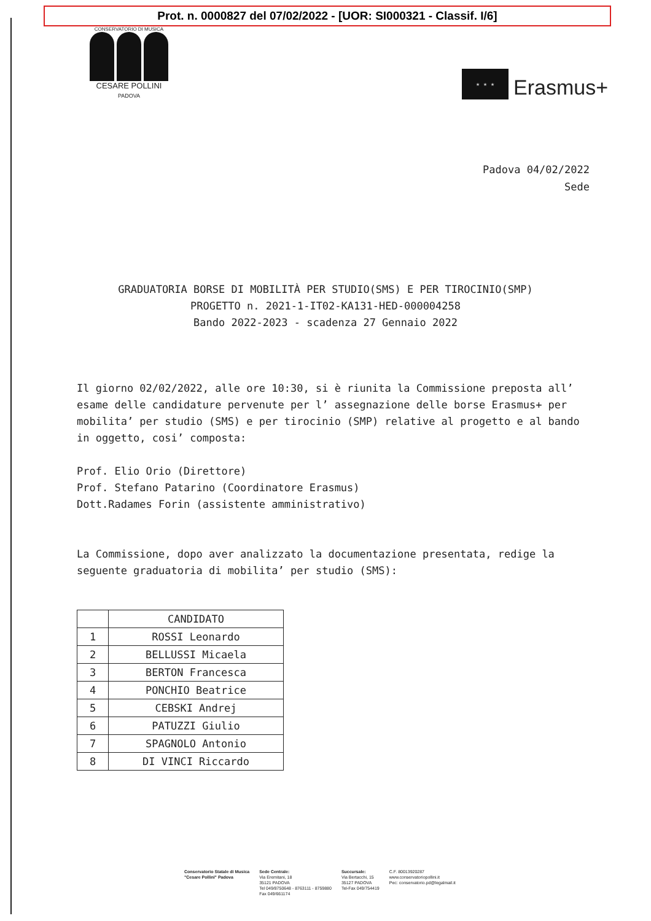Prot. n. 0000827 del 07/02/2022 - [UOR: SI000321 - Classif. I/6]
CONSERVATORIO DI MUSICA
CESARE POLLINI
PADOVA
★ ★ ★
Erasmus+
Padova 04/02/2022
Sede
GRADUATORIA BORSE DI MOBILITÀ PER STUDIO(SMS) E PER TIROCINIO(SMP)
PROGETTO n. 2021-1-IT02-KA131-HED-000004258
Bando 2022-2023 - scadenza 27 Gennaio 2022
Il giorno 02/02/2022, alle ore 10:30, si è riunita la Commissione preposta all’ esame delle candidature pervenute per l’ assegnazione delle borse Erasmus+ per mobilita’ per studio (SMS) e per tirocinio (SMP) relative al progetto e al bando in oggetto, cosi’ composta:
Prof. Elio Orio (Direttore)
Prof. Stefano Patarino (Coordinatore Erasmus)
Dott.Radames Forin (assistente amministrativo)
La Commissione, dopo aver analizzato la documentazione presentata, redige la seguente graduatoria di mobilita’ per studio (SMS):
| | CANDIDATO |
| --- | --- |
| 1 | ROSSI Leonardo |
| 2 | BELLUSSI Micaela |
| 3 | BERTON Francesca |
| 4 | PONCHIO Beatrice |
| 5 | CEBSKI Andrej |
| 6 | PATUZZI Giulio |
| 7 | SPAGNOLO Antonio |
| 8 | DI VINCI Riccardo |
Conservatorio Statale di Musica
"Cesare Pollini" Padova
Sede Centrale:
Via Eremitani, 18
35121 PADOVA
Tel 049/8750648 - 8763111 - 8759880
Fax 049/661174
Succursale:
Via Bertacchi, 15
35127 PADOVA
Tel-Fax 049/754419
C.F. 80013920287
www.conservatoriopollini.it
Pec: conservatorio.pd@legalmail.it